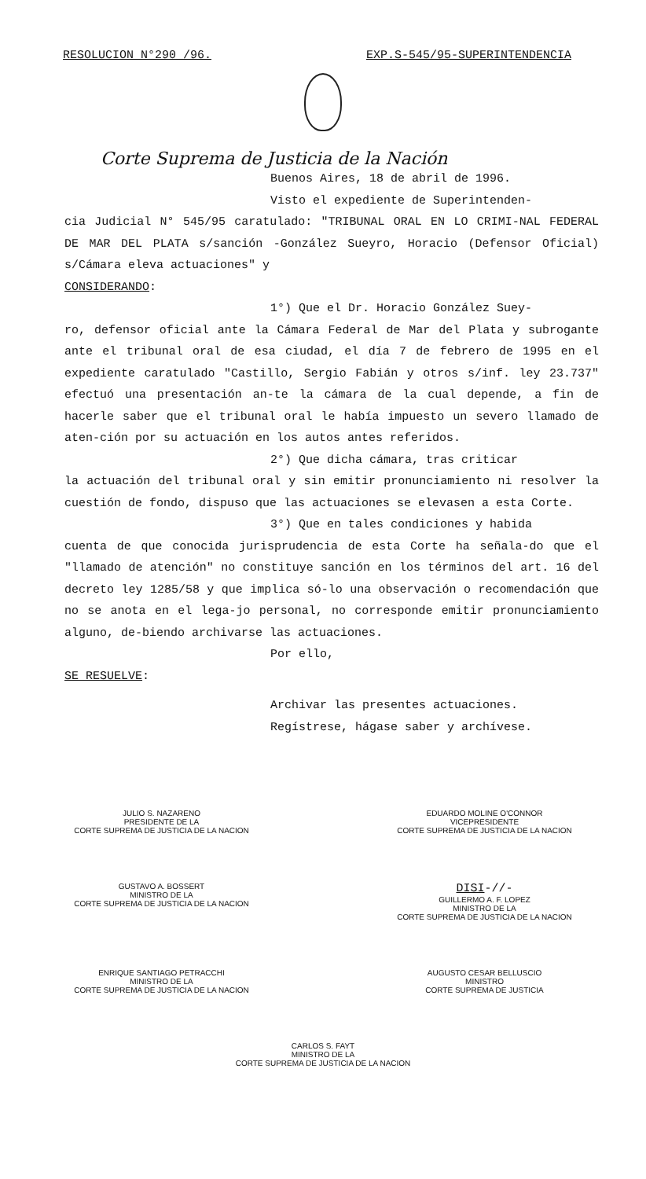RESOLUCION N°290 /96. EXP.S-545/95-SUPERINTENDENCIA
Corte Suprema de Justicia de la Nación
Buenos Aires, 18 de abril de 1996.
Visto el expediente de Superintenden-
cia Judicial N° 545/95 caratulado: "TRIBUNAL ORAL EN LO CRIMI-NAL FEDERAL DE MAR DEL PLATA s/sanción -González Sueyro, Horacio (Defensor Oficial) s/Cámara eleva actuaciones" y
CONSIDERANDO:
1°) Que el Dr. Horacio González Suey-
ro, defensor oficial ante la Cámara Federal de Mar del Plata y subrogante ante el tribunal oral de esa ciudad, el día 7 de febrero de 1995 en el expediente caratulado "Castillo, Sergio Fabián y otros s/inf. ley 23.737" efectuó una presentación an-te la cámara de la cual depende, a fin de hacerle saber que el tribunal oral le había impuesto un severo llamado de aten-ción por su actuación en los autos antes referidos.
2°) Que dicha cámara, tras criticar
la actuación del tribunal oral y sin emitir pronunciamiento ni resolver la cuestión de fondo, dispuso que las actuaciones se elevasen a esta Corte.
3°) Que en tales condiciones y habida
cuenta de que conocida jurisprudencia de esta Corte ha señala-do que el "llamado de atención" no constituye sanción en los términos del art. 16 del decreto ley 1285/58 y que implica só-lo una observación o recomendación que no se anota en el lega-jo personal, no corresponde emitir pronunciamiento alguno, de-biendo archivarse las actuaciones.
Por ello,
SE RESUELVE:
Archivar las presentes actuaciones.
Regístrese, hágase saber y archívese.
JULIO S. NAZARENO
PRESIDENTE DE LA
CORTE SUPREMA DE JUSTICIA DE LA NACION
EDUARDO MOLINE O'CONNOR
VICEPRESIDENTE
CORTE SUPREMA DE JUSTICIA DE LA NACION
GUSTAVO A. BOSSERT
MINISTRO DE LA
CORTE SUPREMA DE JUSTICIA DE LA NACION
DISI-//-
GUILLERMO A. F. LOPEZ
MINISTRO DE LA
CORTE SUPREMA DE JUSTICIA DE LA NACION
ENRIQUE SANTIAGO PETRACCHI
MINISTRO DE LA
CORTE SUPREMA DE JUSTICIA DE LA NACION
AUGUSTO CESAR BELLUSCIO
MINISTRO
CORTE SUPREMA DE JUSTICIA
CARLOS S. FAYT
MINISTRO DE LA
CORTE SUPREMA DE JUSTICIA DE LA NACION